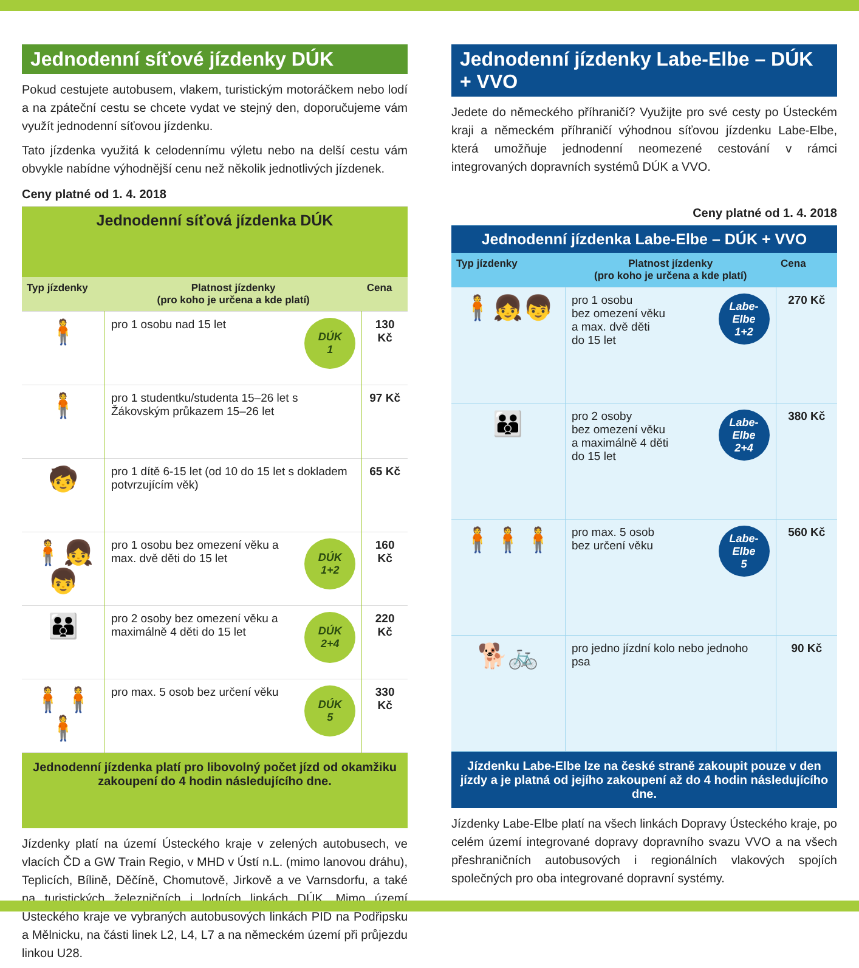Jednodenní síťové jízdenky DÚK
Pokud cestujete autobusem, vlakem, turistickým motoráčkem nebo lodí a na zpáteční cestu se chcete vydat ve stejný den, doporučujeme vám využít jednodenní síťovou jízdenku.
Tato jízdenka využitá k celodennímu výletu nebo na delší cestu vám obvykle nabídne výhodnější cenu než několik jednotlivých jízdenek.
Ceny platné od 1. 4. 2018
| Jednodenní síťová jízdenka DÚK | | |
| Typ jízdenky | Platnost jízdenky (pro koho je určena a kde platí) | Cena |
| 🧍 | DÚK 1 pro 1 osobu nad 15 let | 130 Kč |
| 🧍 | pro 1 studentku/studenta 15–26 let s Žákovským průkazem 15–26 let | 97 Kč |
| 🧒 | pro 1 dítě 6-15 let (od 10 do 15 let s dokladem potvrzujícím věk) | 65 Kč |
| 🧍👧👦 | DÚK 1+2 pro 1 osobu bez omezení věku a max. dvě děti do 15 let | 160 Kč |
| 👪 | DÚK 2+4 pro 2 osoby bez omezení věku a maximálně 4 děti do 15 let | 220 Kč |
| 🧍🧍🧍 | DÚK 5 pro max. 5 osob bez určení věku | 330 Kč |
| Jednodenní jízdenka platí pro libovolný počet jízd od okamžiku zakoupení do 4 hodin následujícího dne. | | |
Jízdenky platí na území Ústeckého kraje v zelených autobusech, ve vlacích ČD a GW Train Regio, v MHD v Ústí n.L. (mimo lanovou dráhu), Teplicích, Bílině, Děčíně, Chomutově, Jirkově a ve Varnsdorfu, a také na turistických železničních i lodních linkách DÚK. Mimo území Ústeckého kraje ve vybraných autobusových linkách PID na Podřipsku a Mělnicku, na části linek L2, L4, L7 a na německém území při průjezdu linkou U28.
Jednodenní jízdenky Labe-Elbe – DÚK + VVO
Jedete do německého příhraničí? Využijte pro své cesty po Ústeckém kraji a německém příhraničí výhodnou síťovou jízdenku Labe-Elbe, která umožňuje jednodenní neomezené cestování v rámci integrovaných dopravních systémů DÚK a VVO.
Ceny platné od 1. 4. 2018
| Jednodenní jízdenka Labe-Elbe – DÚK + VVO | | |
| Typ jízdenky | Platnost jízdenky (pro koho je určena a kde platí) | Cena |
| 🧍👧👦 | Labe-Elbe 1+2 pro 1 osobu bez omezení věku a max. dvě děti do 15 let | 270 Kč |
| 👪 | Labe-Elbe 2+4 pro 2 osoby bez omezení věku a maximálně 4 děti do 15 let | 380 Kč |
| 🧍🧍🧍 | Labe-Elbe 5 pro max. 5 osob bez určení věku | 560 Kč |
| 🐕🚲 | pro jedno jízdní kolo nebo jednoho psa | 90 Kč |
| Jízdenku Labe-Elbe lze na české straně zakoupit pouze v den jízdy a je platná od jejího zakoupení až do 4 hodin následujícího dne. | | |
Jízdenky Labe-Elbe platí na všech linkách Dopravy Ústeckého kraje, po celém území integrované dopravy dopravního svazu VVO a na všech přeshraničních autobusových i regionálních vlakových spojích společných pro oba integrované dopravní systémy.